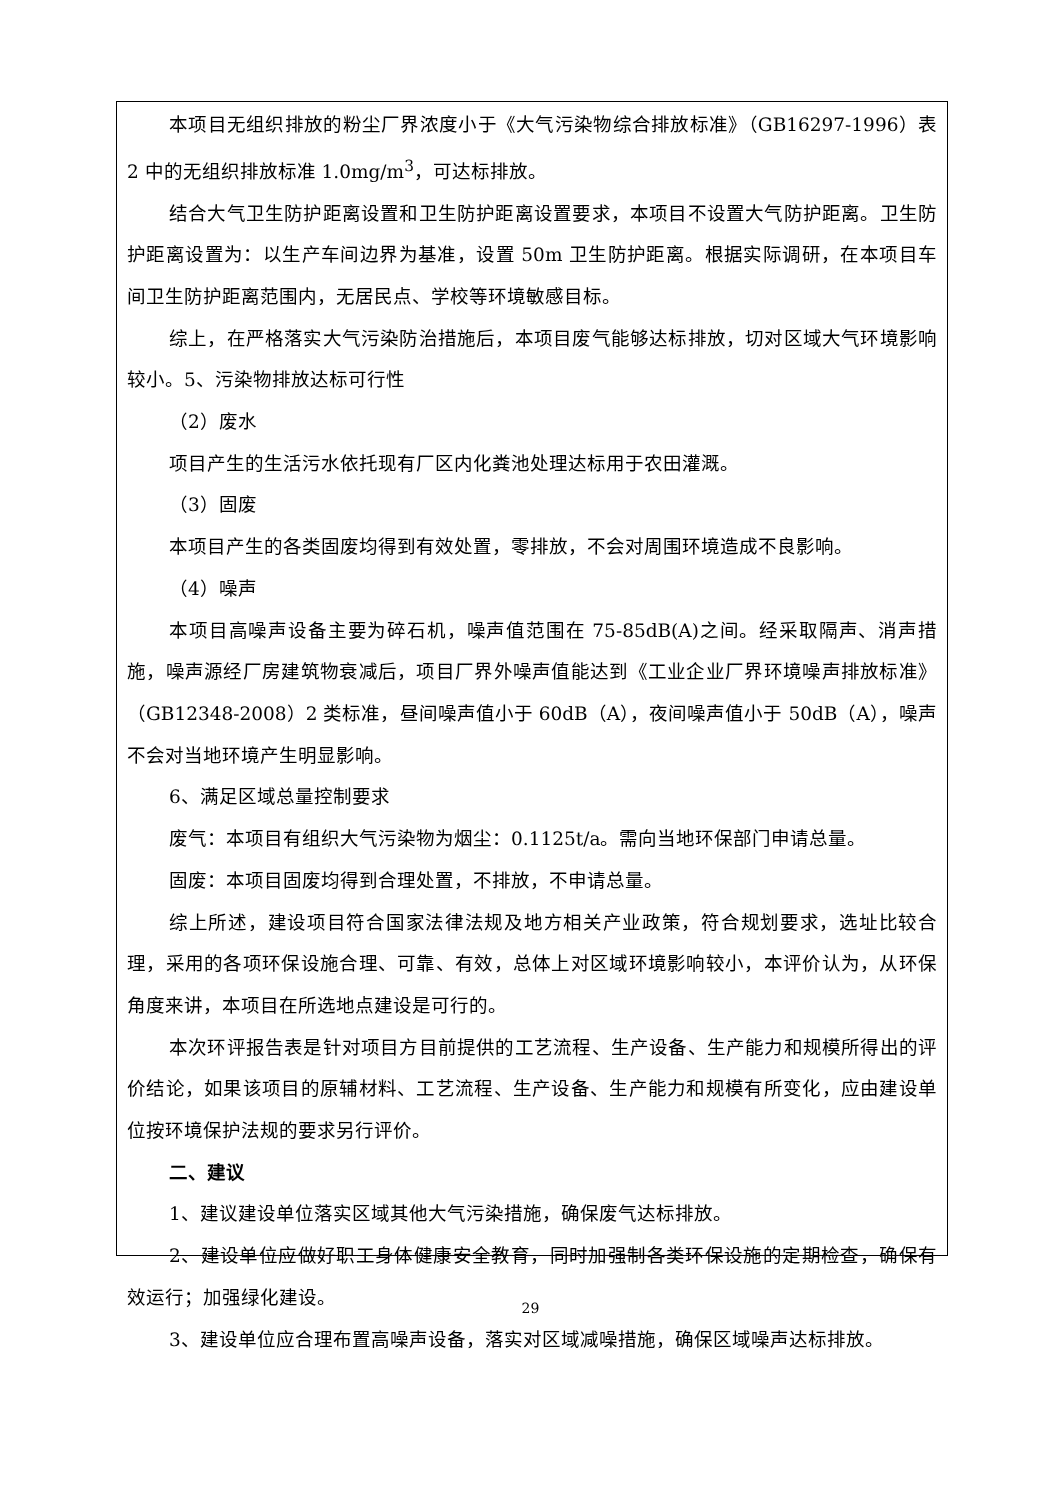本项目无组织排放的粉尘厂界浓度小于《大气污染物综合排放标准》（GB16297-1996）表 2 中的无组织排放标准 1.0mg/m<sup>3</sup>，可达标排放。
结合大气卫生防护距离设置和卫生防护距离设置要求，本项目不设置大气防护距离。卫生防护距离设置为：以生产车间边界为基准，设置 50m 卫生防护距离。根据实际调研，在本项目车间卫生防护距离范围内，无居民点、学校等环境敏感目标。
综上，在严格落实大气污染防治措施后，本项目废气能够达标排放，切对区域大气环境影响较小。5、污染物排放达标可行性
（2）废水
项目产生的生活污水依托现有厂区内化粪池处理达标用于农田灌溉。
（3）固废
本项目产生的各类固废均得到有效处置，零排放，不会对周围环境造成不良影响。
（4）噪声
本项目高噪声设备主要为碎石机，噪声值范围在 75-85dB(A)之间。经采取隔声、消声措施，噪声源经厂房建筑物衰减后，项目厂界外噪声值能达到《工业企业厂界环境噪声排放标准》（GB12348-2008）2 类标准，昼间噪声值小于 60dB（A），夜间噪声值小于 50dB（A），噪声不会对当地环境产生明显影响。
6、满足区域总量控制要求
废气：本项目有组织大气污染物为烟尘：0.1125t/a。需向当地环保部门申请总量。
固废：本项目固废均得到合理处置，不排放，不申请总量。
综上所述，建设项目符合国家法律法规及地方相关产业政策，符合规划要求，选址比较合理，采用的各项环保设施合理、可靠、有效，总体上对区域环境影响较小，本评价认为，从环保角度来讲，本项目在所选地点建设是可行的。
本次环评报告表是针对项目方目前提供的工艺流程、生产设备、生产能力和规模所得出的评价结论，如果该项目的原辅材料、工艺流程、生产设备、生产能力和规模有所变化，应由建设单位按环境保护法规的要求另行评价。
二、建议
1、建议建设单位落实区域其他大气污染措施，确保废气达标排放。
2、建设单位应做好职工身体健康安全教育，同时加强制各类环保设施的定期检查，确保有效运行；加强绿化建设。
3、建设单位应合理布置高噪声设备，落实对区域减噪措施，确保区域噪声达标排放。
29